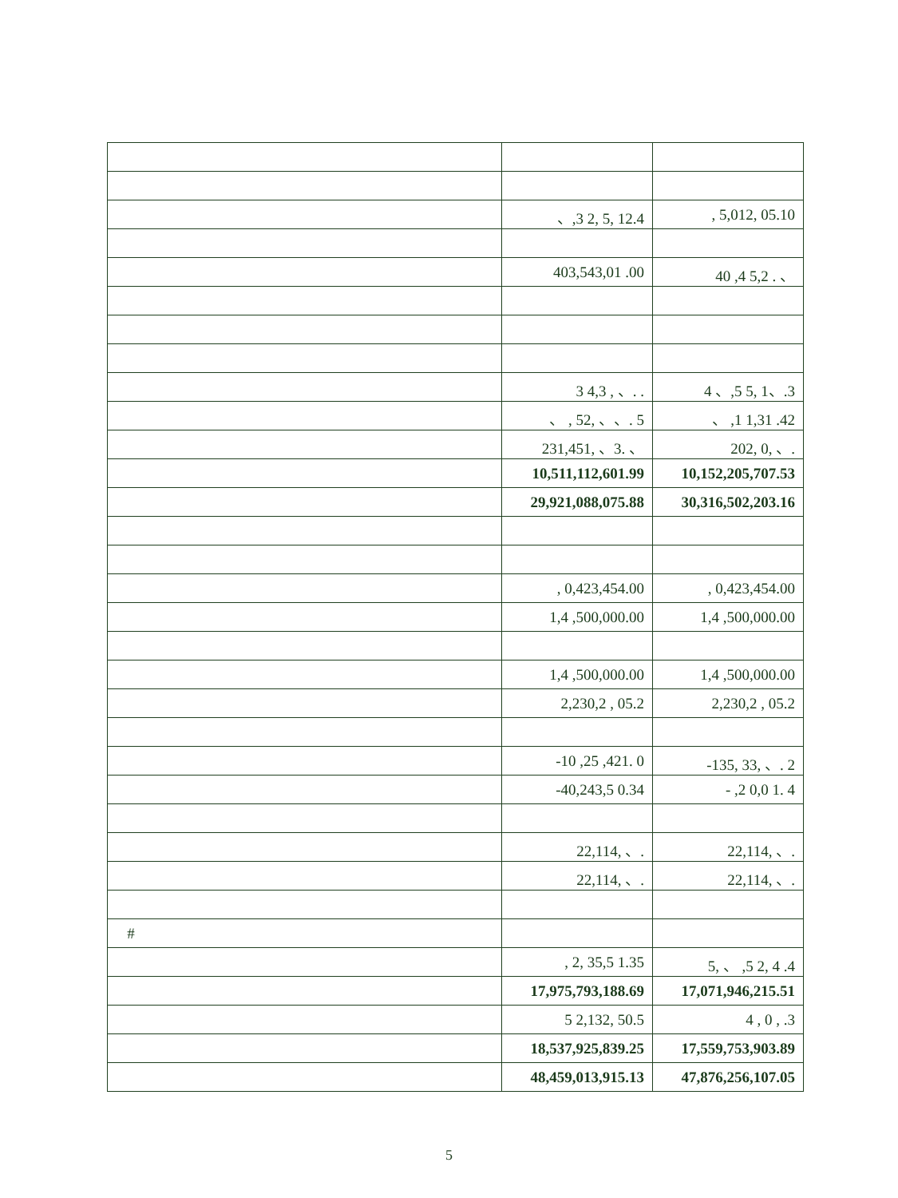| | 、,3 2, 5, 12.4 | , 5,012, 05.10 |
| | 403,543,01 .00 | 40 ,4 5,2 . 、 |
| | 3 4,3 , 、. . | 4 、,5 5, 1、.3 |
| | 、 , 52, 、、. 5 | 、 ,1 1,31 .42 |
| | 231,451, 、3. 、 | 202, 0, 、. |
| | 10,511,112,601.99 | 10,152,205,707.53 |
| | 29,921,088,075.88 | 30,316,502,203.16 |
| | , 0,423,454.00 | , 0,423,454.00 |
| | 1,4 ,500,000.00 | 1,4 ,500,000.00 |
| | 1,4 ,500,000.00 | 1,4 ,500,000.00 |
| | 2,230,2 , 05.2 | 2,230,2 , 05.2 |
| | -10 ,25 ,421. 0 | -135, 33, 、. 2 |
| | -40,243,5 0.34 | - ,2 0,0 1. 4 |
| | 22,114, 、. | 22,114, 、. |
| | 22,114, 、. | 22,114, 、. |
| # | | |
| | , 2, 35,5 1.35 | 5, 、 ,5 2, 4 .4 |
| | 17,975,793,188.69 | 17,071,946,215.51 |
| | 5 2,132, 50.5 | 4 , 0 , .3 |
| | 18,537,925,839.25 | 17,559,753,903.89 |
| | 48,459,013,915.13 | 47,876,256,107.05 |
5